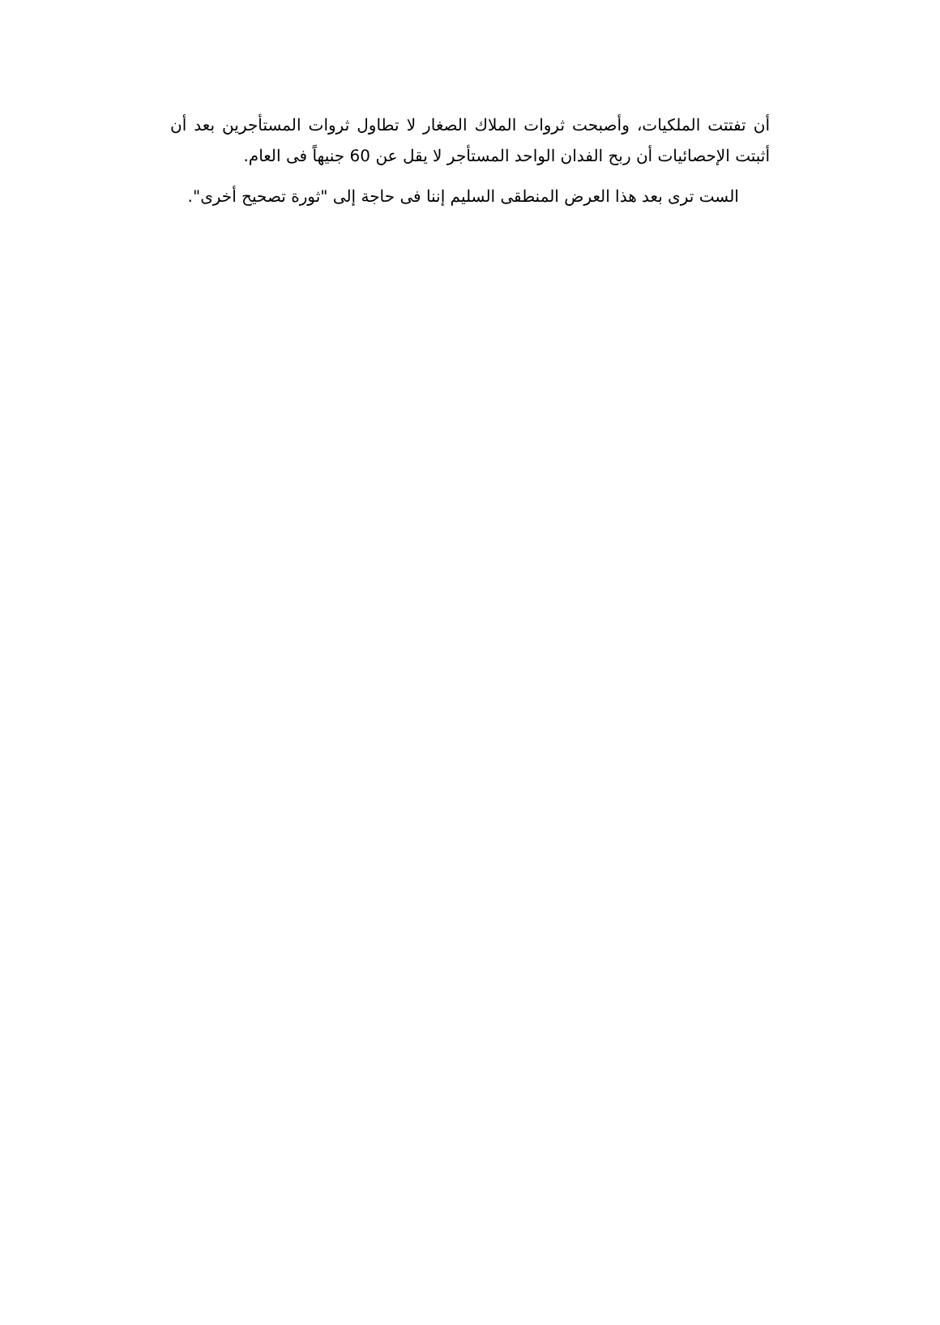أن تفتتت الملكيات، وأصبحت ثروات الملاك الصغار لا تطاول ثروات المستأجرين بعد أن أثبتت الإحصائيات أن ربح الفدان الواحد المستأجر لا يقل عن 60 جنيهاً فى العام.
الست ترى بعد هذا العرض المنطقى السليم إننا فى حاجة إلى "ثورة تصحيح أخرى".